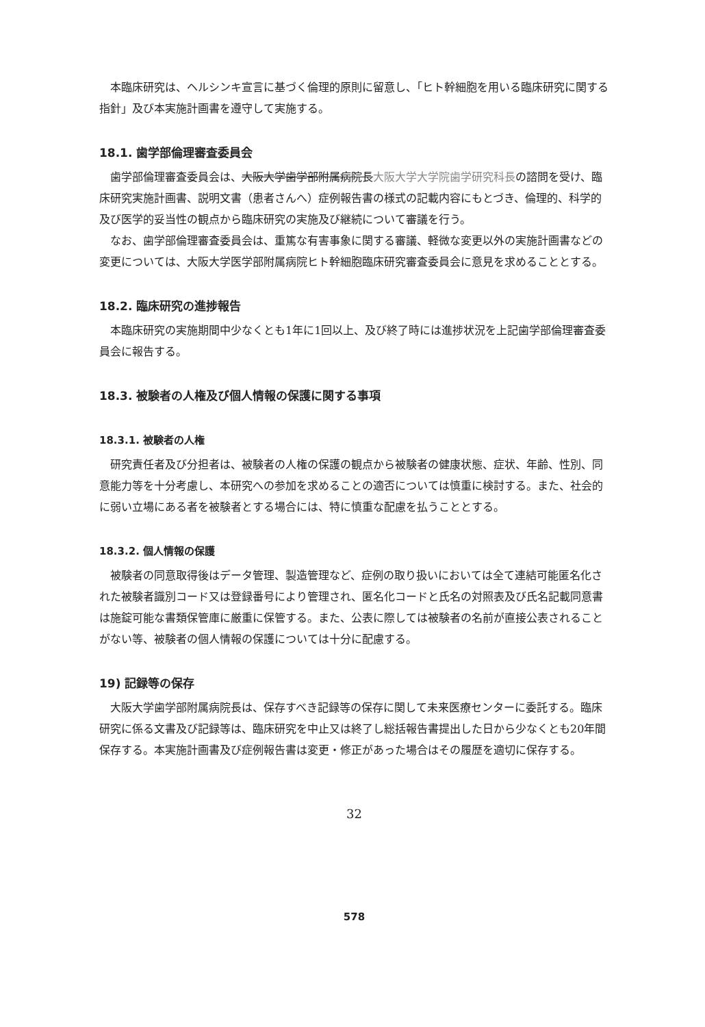本臨床研究は、ヘルシンキ宣言に基づく倫理的原則に留意し、「ヒト幹細胞を用いる臨床研究に関する指針」及び本実施計画書を遵守して実施する。
18.1. 歯学部倫理審査委員会
歯学部倫理審査委員会は、大阪大学歯学部附属病院長 大阪大学大学院歯学研究科長の諮問を受け、臨床研究実施計画書、説明文書（患者さんへ）症例報告書の様式の記載内容にもとづき、倫理的、科学的及び医学的妥当性の観点から臨床研究の実施及び継続について審議を行う。
なお、歯学部倫理審査委員会は、重篤な有害事象に関する審議、軽微な変更以外の実施計画書などの変更については、大阪大学医学部附属病院ヒト幹細胞臨床研究審査委員会に意見を求めることとする。
18.2. 臨床研究の進捗報告
本臨床研究の実施期間中少なくとも1年に1回以上、及び終了時には進捗状況を上記歯学部倫理審査委員会に報告する。
18.3. 被験者の人権及び個人情報の保護に関する事項
18.3.1. 被験者の人権
研究責任者及び分担者は、被験者の人権の保護の観点から被験者の健康状態、症状、年齢、性別、同意能力等を十分考慮し、本研究への参加を求めることの適否については慎重に検討する。また、社会的に弱い立場にある者を被験者とする場合には、特に慎重な配慮を払うこととする。
18.3.2. 個人情報の保護
被験者の同意取得後はデータ管理、製造管理など、症例の取り扱いにおいては全て連結可能匿名化された被験者識別コード又は登録番号により管理され、匿名化コードと氏名の対照表及び氏名記載同意書は施錠可能な書類保管庫に厳重に保管する。また、公表に際しては被験者の名前が直接公表されることがない等、被験者の個人情報の保護については十分に配慮する。
19) 記録等の保存
大阪大学歯学部附属病院長は、保存すべき記録等の保存に関して未来医療センターに委託する。臨床研究に係る文書及び記録等は、臨床研究を中止又は終了し総括報告書提出した日から少なくとも20年間保存する。本実施計画書及び症例報告書は変更・修正があった場合はその履歴を適切に保存する。
32
578